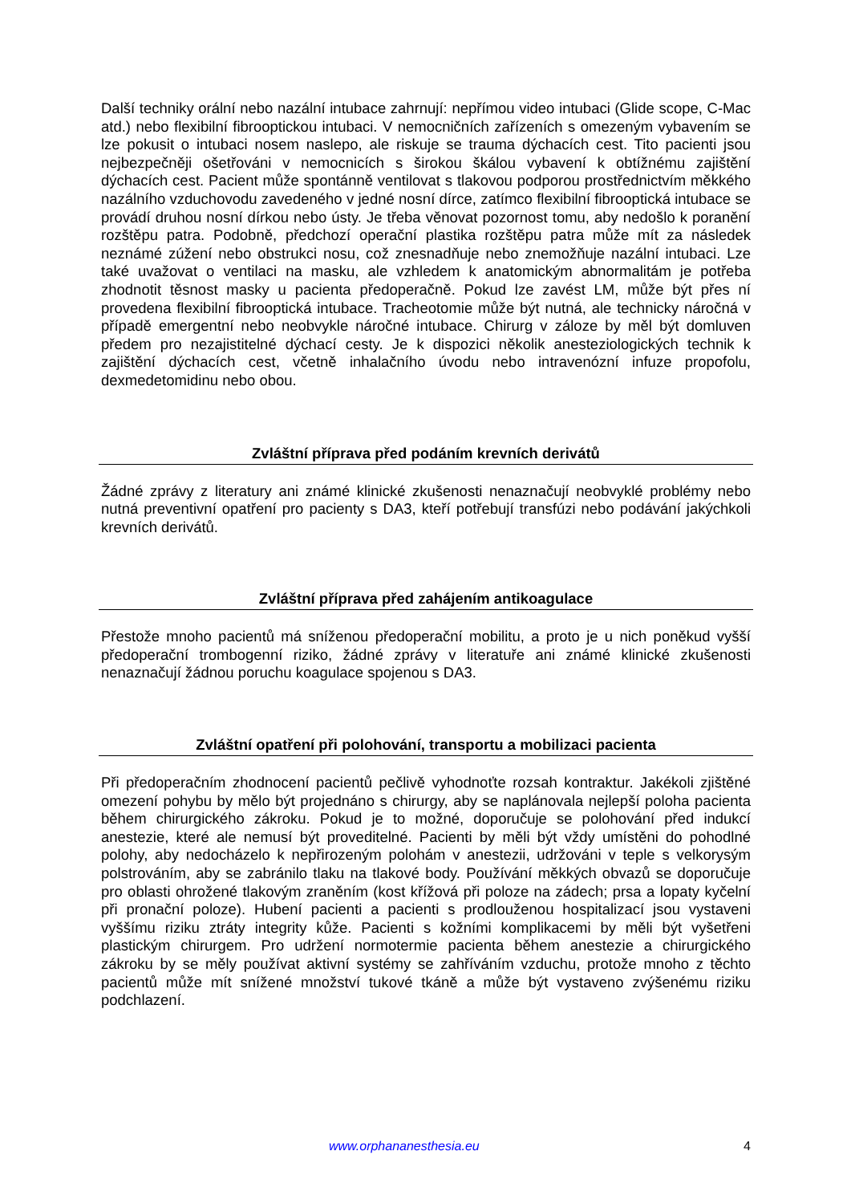Další techniky orální nebo nazální intubace zahrnují: nepřímou video intubaci (Glide scope, C-Mac atd.) nebo flexibilní fibrooptickou intubaci. V nemocničních zařízeních s omezeným vybavením se lze pokusit o intubaci nosem naslepo, ale riskuje se trauma dýchacích cest. Tito pacienti jsou nejbezpečněji ošetřováni v nemocnicích s širokou škálou vybavení k obtížnému zajištění dýchacích cest. Pacient může spontánně ventilovat s tlakovou podporou prostřednictvím měkkého nazálního vzduchovodu zavedeného v jedné nosní dírce, zatímco flexibilní fibrooptická intubace se provádí druhou nosní dírkou nebo ústy. Je třeba věnovat pozornost tomu, aby nedošlo k poranění rozštěpu patra. Podobně, předchozí operační plastika rozštěpu patra může mít za následek neznámé zúžení nebo obstrukci nosu, což znesnadňuje nebo znemožňuje nazální intubaci. Lze také uvažovat o ventilaci na masku, ale vzhledem k anatomickým abnormalitám je potřeba zhodnotit těsnost masky u pacienta předoperačně. Pokud lze zavést LM, může být přes ní provedena flexibilní fibrooptická intubace. Tracheotomie může být nutná, ale technicky náročná v případě emergentní nebo neobvykle náročné intubace. Chirurg v záloze by měl být domluven předem pro nezajistitelné dýchací cesty. Je k dispozici několik anesteziologických technik k zajištění dýchacích cest, včetně inhalačního úvodu nebo intravenózní infuze propofolu, dexmedetomidinu nebo obou.
Zvláštní příprava před podáním krevních derivátů
Žádné zprávy z literatury ani známé klinické zkušenosti nenaznačují neobvyklé problémy nebo nutná preventivní opatření pro pacienty s DA3, kteří potřebují transfúzi nebo podávání jakýchkoli krevních derivátů.
Zvláštní příprava před zahájením antikoagulace
Přestože mnoho pacientů má sníženou předoperační mobilitu, a proto je u nich poněkud vyšší předoperační trombogenní riziko, žádné zprávy v literatuře ani známé klinické zkušenosti nenaznačují žádnou poruchu koagulace spojenou s DA3.
Zvláštní opatření při polohování, transportu a mobilizaci pacienta
Při předoperačním zhodnocení pacientů pečlivě vyhodnoťte rozsah kontraktur. Jakékoli zjištěné omezení pohybu by mělo být projednáno s chirurgy, aby se naplánovala nejlepší poloha pacienta během chirurgického zákroku. Pokud je to možné, doporučuje se polohování před indukcí anestezie, které ale nemusí být proveditelné. Pacienti by měli být vždy umístěni do pohodlné polohy, aby nedocházelo k nepřirozeným polohám v anestezii, udržováni v teple s velkorysým polstrováním, aby se zabránilo tlaku na tlakové body. Používání měkkých obvazů se doporučuje pro oblasti ohrožené tlakovým zraněním (kost křížová při poloze na zádech; prsa a lopaty kyčelní při pronační poloze). Hubení pacienti a pacienti s prodlouženou hospitalizací jsou vystaveni vyššímu riziku ztráty integrity kůže. Pacienti s kožními komplikacemi by měli být vyšetřeni plastickým chirurgem. Pro udržení normotermie pacienta během anestezie a chirurgického zákroku by se měly používat aktivní systémy se zahříváním vzduchu, protože mnoho z těchto pacientů může mít snížené množství tukové tkáně a může být vystaveno zvýšenému riziku podchlazení.
www.orphananesthesia.eu 4